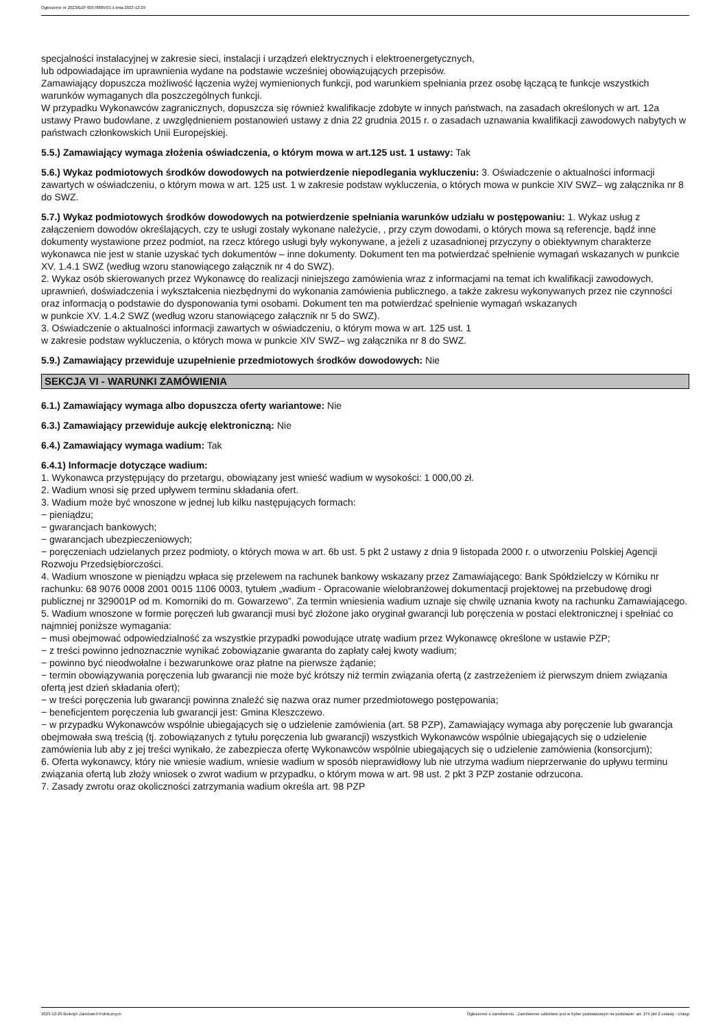Ogłoszenie nr 2023/BZP 00578885/01 z dnia 2023-12-29
specjalności instalacyjnej w zakresie sieci, instalacji i urządzeń elektrycznych i elektroenergetycznych,
lub odpowiadające im uprawnienia wydane na podstawie wcześniej obowiązujących przepisów.
Zamawiający dopuszcza możliwość łączenia wyżej wymienionych funkcji, pod warunkiem spełniania przez osobę łączącą te funkcje wszystkich warunków wymaganych dla poszczególnych funkcji.
W przypadku Wykonawców zagranicznych, dopuszcza się również kwalifikacje zdobyte w innych państwach, na zasadach określonych w art. 12a ustawy Prawo budowlane, z uwzględnieniem postanowień ustawy z dnia 22 grudnia 2015 r. o zasadach uznawania kwalifikacji zawodowych nabytych w państwach członkowskich Unii Europejskiej.
5.5.) Zamawiający wymaga złożenia oświadczenia, o którym mowa w art.125 ust. 1 ustawy: Tak
5.6.) Wykaz podmiotowych środków dowodowych na potwierdzenie niepodlegania wykluczeniu: 3. Oświadczenie o aktualności informacji zawartych w oświadczeniu, o którym mowa w art. 125 ust. 1 w zakresie podstaw wykluczenia, o których mowa w punkcie XIV SWZ– wg załącznika nr 8 do SWZ.
5.7.) Wykaz podmiotowych środków dowodowych na potwierdzenie spełniania warunków udziału w postępowaniu: 1. Wykaz usług z załączeniem dowodów określających, czy te usługi zostały wykonane należycie, , przy czym dowodami, o których mowa są referencje, bądź inne dokumenty wystawione przez podmiot, na rzecz którego usługi były wykonywane, a jeżeli z uzasadnionej przyczyny o obiektywnym charakterze wykonawca nie jest w stanie uzyskać tych dokumentów – inne dokumenty. Dokument ten ma potwierdzać spełnienie wymagań wskazanych w punkcie XV. 1.4.1 SWZ (według wzoru stanowiącego załącznik nr 4 do SWZ).
2. Wykaz osób skierowanych przez Wykonawcę do realizacji niniejszego zamówienia wraz z informacjami na temat ich kwalifikacji zawodowych, uprawnień, doświadczenia i wykształcenia niezbędnymi do wykonania zamówienia publicznego, a także zakresu wykonywanych przez nie czynności oraz informacją o podstawie do dysponowania tymi osobami. Dokument ten ma potwierdzać spełnienie wymagań wskazanych
w punkcie XV. 1.4.2 SWZ (według wzoru stanowiącego załącznik nr 5 do SWZ).
3. Oświadczenie o aktualności informacji zawartych w oświadczeniu, o którym mowa w art. 125 ust. 1
w zakresie podstaw wykluczenia, o których mowa w punkcie XIV SWZ– wg załącznika nr 8 do SWZ.
5.9.) Zamawiający przewiduje uzupełnienie przedmiotowych środków dowodowych: Nie
SEKCJA VI - WARUNKI ZAMÓWIENIA
6.1.) Zamawiający wymaga albo dopuszcza oferty wariantowe: Nie
6.3.) Zamawiający przewiduje aukcję elektroniczną: Nie
6.4.) Zamawiający wymaga wadium: Tak
6.4.1) Informacje dotyczące wadium:
1. Wykonawca przystępujący do przetargu, obowiązany jest wnieść wadium w wysokości: 1 000,00 zł.
2. Wadium wnosi się przed upływem terminu składania ofert.
3. Wadium może być wnoszone w jednej lub kilku następujących formach:
− pieniądzu;
− gwarancjach bankowych;
− gwarancjach ubezpieczeniowych;
− poręczeniach udzielanych przez podmioty, o których mowa w art. 6b ust. 5 pkt 2 ustawy z dnia 9 listopada 2000 r. o utworzeniu Polskiej Agencji Rozwoju Przedsiębiorczości.
4. Wadium wnoszone w pieniądzu wpłaca się przelewem na rachunek bankowy wskazany przez Zamawiającego: Bank Spółdzielczy w Kórniku nr rachunku: 68 9076 0008 2001 0015 1106 0003, tytułem „wadium - Opracowanie wielobranżowej dokumentacji projektowej na przebudowę drogi publicznej nr 329001P od m. Komorniki do m. Gowarzewo”. Za termin wniesienia wadium uznaje się chwilę uznania kwoty na rachunku Zamawiającego.
5. Wadium wnoszone w formie poręczeń lub gwarancji musi być złożone jako oryginał gwarancji lub poręczenia w postaci elektronicznej i spełniać co najmniej poniższe wymagania:
− musi obejmować odpowiedzialność za wszystkie przypadki powodujące utratę wadium przez Wykonawcę określone w ustawie PZP;
− z treści powinno jednoznacznie wynikać zobowiązanie gwaranta do zapłaty całej kwoty wadium;
− powinno być nieodwołalne i bezwarunkowe oraz płatne na pierwsze żądanie;
− termin obowiązywania poręczenia lub gwarancji nie może być krótszy niż termin związania ofertą (z zastrzeżeniem iż pierwszym dniem związania ofertą jest dzień składania ofert);
− w treści poręczenia lub gwarancji powinna znaleźć się nazwa oraz numer przedmiotowego postępowania;
− beneficjentem poręczenia lub gwarancji jest: Gmina Kleszczewo.
− w przypadku Wykonawców wspólnie ubiegających się o udzielenie zamówienia (art. 58 PZP), Zamawiający wymaga aby poręczenie lub gwarancja obejmowała swą treścią (tj. zobowiązanych z tytułu poręczenia lub gwarancji) wszystkich Wykonawców wspólnie ubiegających się o udzielenie zamówienia lub aby z jej treści wynikało, że zabezpiecza ofertę Wykonawców wspólnie ubiegających się o udzielenie zamówienia (konsorcjum);
6. Oferta wykonawcy, który nie wniesie wadium, wniesie wadium w sposób nieprawidłowy lub nie utrzyma wadium nieprzerwanie do upływu terminu związania ofertą lub złoży wniosek o zwrot wadium w przypadku, o którym mowa w art. 98 ust. 2 pkt 3 PZP zostanie odrzucona.
7. Zasady zwrotu oraz okoliczności zatrzymania wadium określa art. 98 PZP
2023-12-29 Biuletyn Zamówień Publicznych Ogłoszenie o zamówieniu - Zamówienie udzielane jest w trybie podstawowym na podstawie: art. 275 pkt 2 ustawy - Usługi